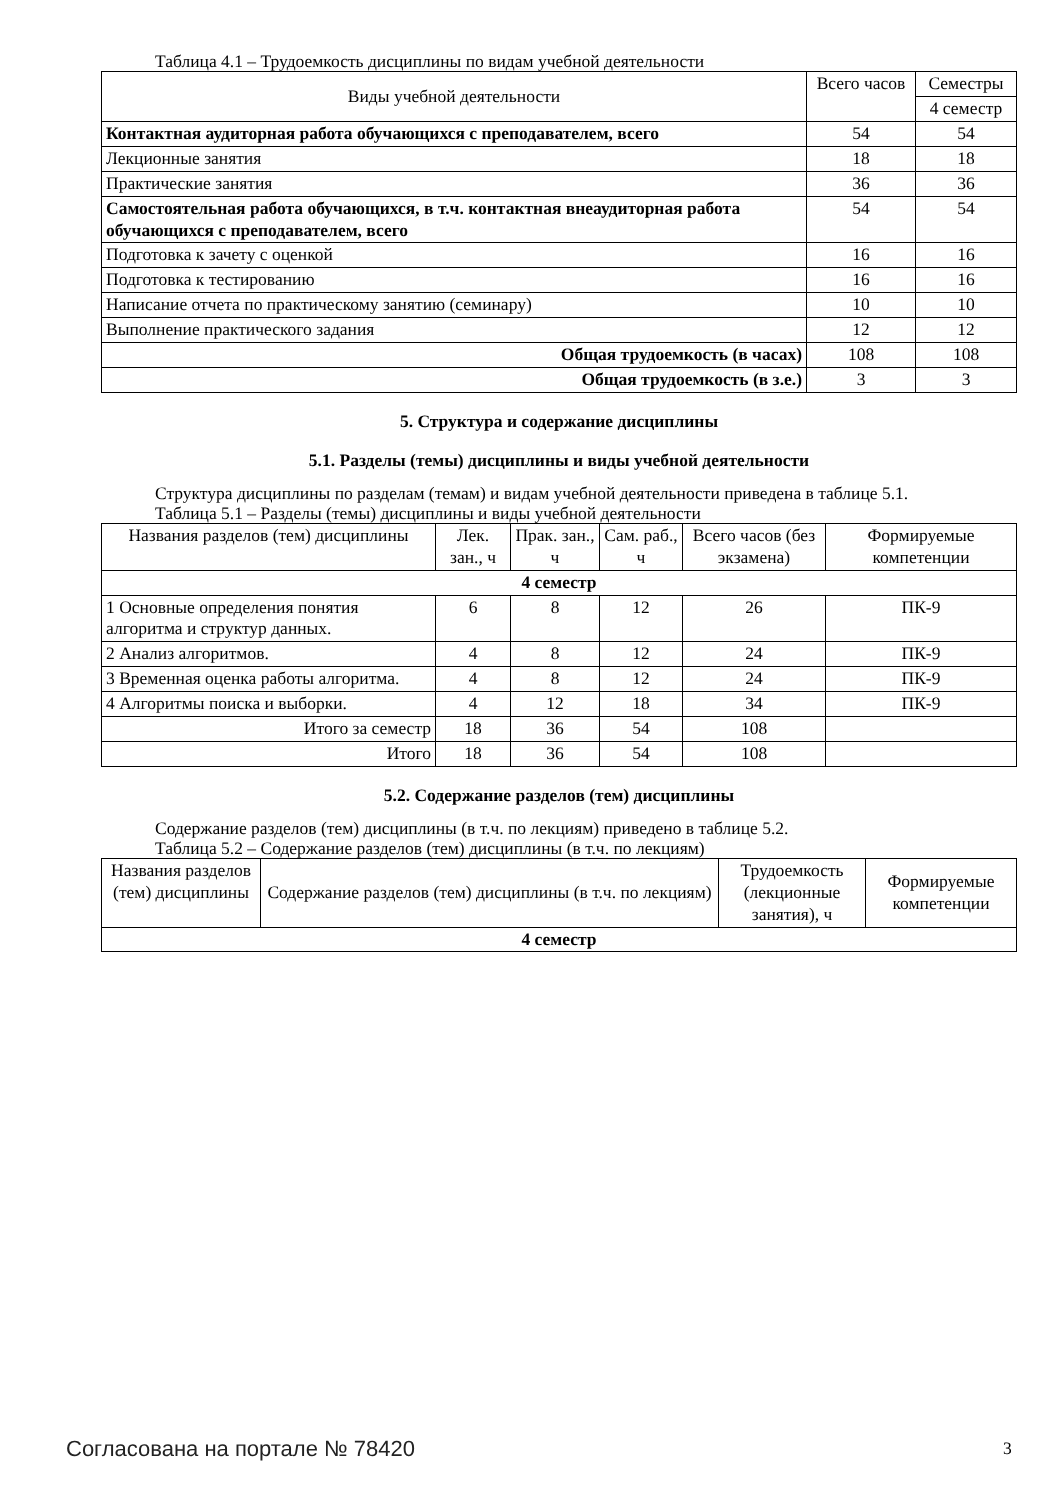Таблица 4.1 – Трудоемкость дисциплины по видам учебной деятельности
| Виды учебной деятельности | Всего часов | Семестры |
| --- | --- | --- |
| | | 4 семестр |
| Контактная аудиторная работа обучающихся с преподавателем, всего | 54 | 54 |
| Лекционные занятия | 18 | 18 |
| Практические занятия | 36 | 36 |
| Самостоятельная работа обучающихся, в т.ч. контактная внеаудиторная работа обучающихся с преподавателем, всего | 54 | 54 |
| Подготовка к зачету с оценкой | 16 | 16 |
| Подготовка к тестированию | 16 | 16 |
| Написание отчета по практическому занятию (семинару) | 10 | 10 |
| Выполнение практического задания | 12 | 12 |
| Общая трудоемкость (в часах) | 108 | 108 |
| Общая трудоемкость (в з.е.) | 3 | 3 |
5. Структура и содержание дисциплины
5.1. Разделы (темы) дисциплины и виды учебной деятельности
Структура дисциплины по разделам (темам) и видам учебной деятельности приведена в таблице 5.1.
Таблица 5.1 – Разделы (темы) дисциплины и виды учебной деятельности
| Названия разделов (тем) дисциплины | Лек. зан., ч | Прак. зан., ч | Сам. раб., ч | Всего часов (без экзамена) | Формируемые компетенции |
| --- | --- | --- | --- | --- | --- |
| 4 семестр | | | | | |
| 1 Основные определения понятия алгоритма и структур данных. | 6 | 8 | 12 | 26 | ПК-9 |
| 2 Анализ алгоритмов. | 4 | 8 | 12 | 24 | ПК-9 |
| 3 Временная оценка работы алгоритма. | 4 | 8 | 12 | 24 | ПК-9 |
| 4 Алгоритмы поиска и выборки. | 4 | 12 | 18 | 34 | ПК-9 |
| Итого за семестр | 18 | 36 | 54 | 108 | |
| Итого | 18 | 36 | 54 | 108 | |
5.2. Содержание разделов (тем) дисциплины
Содержание разделов (тем) дисциплины (в т.ч. по лекциям) приведено в таблице 5.2.
Таблица 5.2 – Содержание разделов (тем) дисциплины (в т.ч. по лекциям)
| Названия разделов (тем) дисциплины | Содержание разделов (тем) дисциплины (в т.ч. по лекциям) | Трудоемкость (лекционные занятия), ч | Формируемые компетенции |
| --- | --- | --- | --- |
| 4 семестр | | | |
Согласована на портале № 78420 3